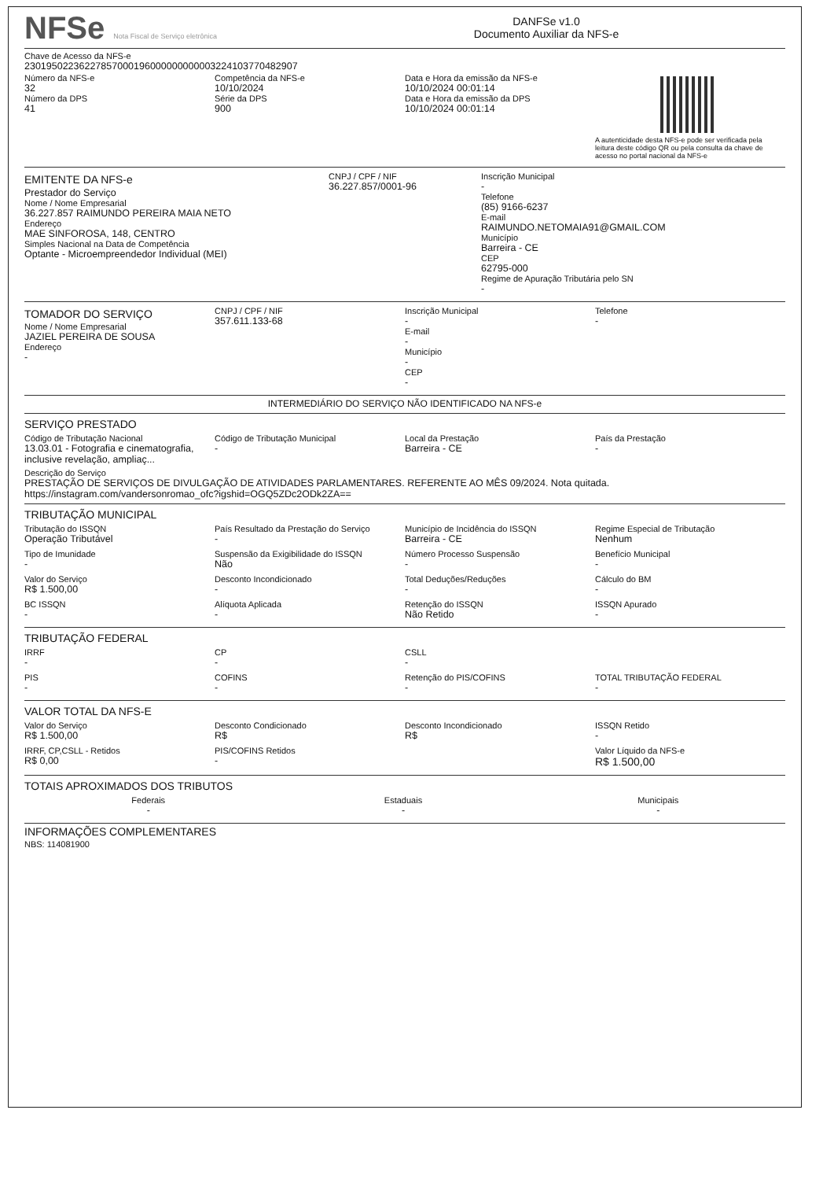NFSe Nota Fiscal de Serviço eletrônica
DANFSe v1.0
Documento Auxiliar da NFS-e
Chave de Acesso da NFS-e
23019502236227857000196000000000003224103770482907
Número da NFS-e
32
Número da DPS
41
Competência da NFS-e
10/10/2024
Série da DPS
900
Data e Hora da emissão da NFS-e
10/10/2024 00:01:14
Data e Hora da emissão da DPS
10/10/2024 00:01:14
A autenticidade desta NFS-e pode ser verificada pela leitura deste código QR ou pela consulta da chave de acesso no portal nacional da NFS-e
EMITENTE DA NFS-e
Prestador do Serviço
Nome / Nome Empresarial
36.227.857 RAIMUNDO PEREIRA MAIA NETO
Endereço
MAE SINFOROSA, 148, CENTRO
Simples Nacional na Data de Competência
Optante - Microempreendedor Individual (MEI)
CNPJ / CPF / NIF
36.227.857/0001-96
Inscrição Municipal
-
Telefone
(85) 9166-6237
E-mail
RAIMUNDO.NETOMAIA91@GMAIL.COM
Município
Barreira - CE
CEP
62795-000
Regime de Apuração Tributária pelo SN
-
TOMADOR DO SERVIÇO
Nome / Nome Empresarial
JAZIEL PEREIRA DE SOUSA
Endereço
-
CNPJ / CPF / NIF
357.611.133-68
Inscrição Municipal
-
E-mail
-
Município
-
CEP
-
Telefone
-
INTERMEDIÁRIO DO SERVIÇO NÃO IDENTIFICADO NA NFS-e
SERVIÇO PRESTADO
Código de Tributação Nacional
13.03.01 - Fotografia e cinematografia, inclusive revelação, ampliaç...
Código de Tributação Municipal
-
Local da Prestação
Barreira - CE
País da Prestação
-
Descrição do Serviço
PRESTAÇÃO DE SERVIÇOS DE DIVULGAÇÃO DE ATIVIDADES PARLAMENTARES. REFERENTE AO MÊS 09/2024. Nota quitada. https://instagram.com/vandersonromao_ofc?igshid=OGQ5ZDc2ODk2ZA==
TRIBUTAÇÃO MUNICIPAL
Tributação do ISSQN
Operação Tributável
País Resultado da Prestação do Serviço
-
Município de Incidência do ISSQN
Barreira - CE
Regime Especial de Tributação
Nenhum
Tipo de Imunidade
-
Suspensão da Exigibilidade do ISSQN
Não
Número Processo Suspensão
-
Benefício Municipal
-
Valor do Serviço
R$ 1.500,00
Desconto Incondicionado
-
Total Deduções/Reduções
-
Cálculo do BM
-
BC ISSQN
-
Alíquota Aplicada
-
Retenção do ISSQN
Não Retido
ISSQN Apurado
-
TRIBUTAÇÃO FEDERAL
IRRF
-
CP
-
CSLL
-
PIS
-
COFINS
-
Retenção do PIS/COFINS
-
TOTAL TRIBUTAÇÃO FEDERAL
-
VALOR TOTAL DA NFS-E
Valor do Serviço
R$ 1.500,00
Desconto Condicionado
R$
Desconto Incondicionado
R$
ISSQN Retido
-
IRRF, CP,CSLL - Retidos
R$ 0,00
PIS/COFINS Retidos
-
Valor Líquido da NFS-e
R$ 1.500,00
TOTAIS APROXIMADOS DOS TRIBUTOS
Federais
-
Estaduais
-
Municipais
-
INFORMAÇÕES COMPLEMENTARES
NBS: 114081900